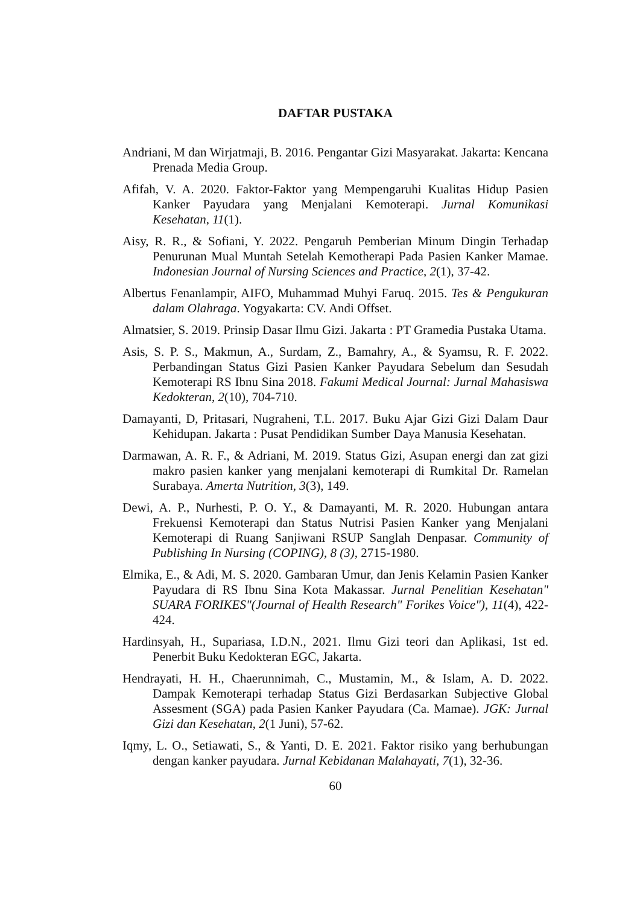DAFTAR PUSTAKA
Andriani, M dan Wirjatmaji, B. 2016. Pengantar Gizi Masyarakat. Jakarta: Kencana Prenada Media Group.
Afifah, V. A. 2020. Faktor-Faktor yang Mempengaruhi Kualitas Hidup Pasien Kanker Payudara yang Menjalani Kemoterapi. Jurnal Komunikasi Kesehatan, 11(1).
Aisy, R. R., & Sofiani, Y. 2022. Pengaruh Pemberian Minum Dingin Terhadap Penurunan Mual Muntah Setelah Kemotherapi Pada Pasien Kanker Mamae. Indonesian Journal of Nursing Sciences and Practice, 2(1), 37-42.
Albertus Fenanlampir, AIFO, Muhammad Muhyi Faruq. 2015. Tes & Pengukuran dalam Olahraga. Yogyakarta: CV. Andi Offset.
Almatsier, S. 2019. Prinsip Dasar Ilmu Gizi. Jakarta : PT Gramedia Pustaka Utama.
Asis, S. P. S., Makmun, A., Surdam, Z., Bamahry, A., & Syamsu, R. F. 2022. Perbandingan Status Gizi Pasien Kanker Payudara Sebelum dan Sesudah Kemoterapi RS Ibnu Sina 2018. Fakumi Medical Journal: Jurnal Mahasiswa Kedokteran, 2(10), 704-710.
Damayanti, D, Pritasari, Nugraheni, T.L. 2017. Buku Ajar Gizi Gizi Dalam Daur Kehidupan. Jakarta : Pusat Pendidikan Sumber Daya Manusia Kesehatan.
Darmawan, A. R. F., & Adriani, M. 2019. Status Gizi, Asupan energi dan zat gizi makro pasien kanker yang menjalani kemoterapi di Rumkital Dr. Ramelan Surabaya. Amerta Nutrition, 3(3), 149.
Dewi, A. P., Nurhesti, P. O. Y., & Damayanti, M. R. 2020. Hubungan antara Frekuensi Kemoterapi dan Status Nutrisi Pasien Kanker yang Menjalani Kemoterapi di Ruang Sanjiwani RSUP Sanglah Denpasar. Community of Publishing In Nursing (COPING), 8 (3), 2715-1980.
Elmika, E., & Adi, M. S. 2020. Gambaran Umur, dan Jenis Kelamin Pasien Kanker Payudara di RS Ibnu Sina Kota Makassar. Jurnal Penelitian Kesehatan" SUARA FORIKES"(Journal of Health Research" Forikes Voice"), 11(4), 422-424.
Hardinsyah, H., Supariasa, I.D.N., 2021. Ilmu Gizi teori dan Aplikasi, 1st ed. Penerbit Buku Kedokteran EGC, Jakarta.
Hendrayati, H. H., Chaerunnimah, C., Mustamin, M., & Islam, A. D. 2022. Dampak Kemoterapi terhadap Status Gizi Berdasarkan Subjective Global Assesment (SGA) pada Pasien Kanker Payudara (Ca. Mamae). JGK: Jurnal Gizi dan Kesehatan, 2(1 Juni), 57-62.
Iqmy, L. O., Setiawati, S., & Yanti, D. E. 2021. Faktor risiko yang berhubungan dengan kanker payudara. Jurnal Kebidanan Malahayati, 7(1), 32-36.
60